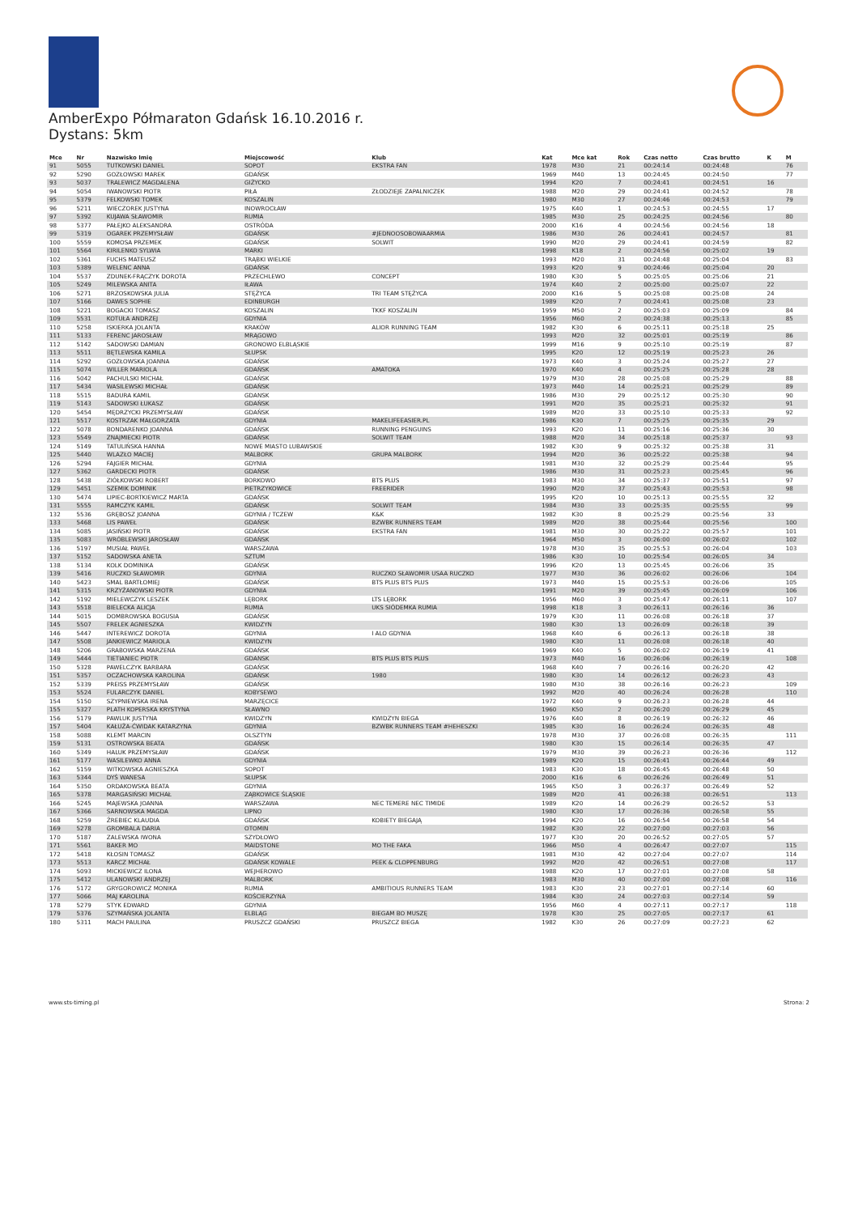AmberExpo Półmaraton Gdańsk 16.10.2016 r.
Dystans: 5km
| Mce | Nr | Nazwisko Imię | Miejscowość | Klub | Kat | Mce kat | Rok | Czas netto | Czas brutto | K | M |
| --- | --- | --- | --- | --- | --- | --- | --- | --- | --- | --- | --- |
| 91 | 5055 | TUTKOWSKI DANIEL | SOPOT | EKSTRA FAN | 1978 | M30 | 21 | 00:24:14 | 00:24:48 | | 76 |
| 92 | 5290 | GOZŁOWSKI MAREK | GDAŃSK | | 1969 | M40 | 13 | 00:24:45 | 00:24:50 | | 77 |
| 93 | 5037 | TRALEWICZ MAGDALENA | GIŻYCKO | | 1994 | K20 | 7 | 00:24:41 | 00:24:51 | 16 | |
| 94 | 5054 | IWANOWSKI PIOTR | PIŁA | ZŁODZIEJE ZAPALNICZEK | 1988 | M20 | 29 | 00:24:41 | 00:24:52 | | 78 |
| 95 | 5379 | FELKOWSKI TOMEK | KOSZALIN | | 1980 | M30 | 27 | 00:24:46 | 00:24:53 | | 79 |
| 96 | 5211 | WIECZOREK JUSTYNA | INOWROCŁAW | | 1975 | K40 | 1 | 00:24:53 | 00:24:55 | 17 | |
| 97 | 5392 | KUJAWA SŁAWOMIR | RUMIA | | 1985 | M30 | 25 | 00:24:25 | 00:24:56 | | 80 |
| 98 | 5377 | PAŁEJKO ALEKSANDRA | OSTRÓDA | | 2000 | K16 | 4 | 00:24:56 | 00:24:56 | 18 | |
| 99 | 5319 | OGAREK PRZEMYSŁAW | GDAŃSK | #JEDNOOSOBOWAARMIA | 1986 | M30 | 26 | 00:24:41 | 00:24:57 | | 81 |
| 100 | 5559 | KOMOSA PRZEMEK | GDAŃSK | SOLWIT | 1990 | M20 | 29 | 00:24:41 | 00:24:59 | | 82 |
| 101 | 5564 | KIRILENKO SYLWIA | MARKI | | 1998 | K18 | 2 | 00:24:56 | 00:25:02 | 19 | |
| 102 | 5361 | FUCHS MATEUSZ | TRĄBKI WIELKIE | | 1993 | M20 | 31 | 00:24:48 | 00:25:04 | | 83 |
| 103 | 5389 | WELENC ANNA | GDAŃSK | | 1993 | K20 | 9 | 00:24:46 | 00:25:04 | 20 | |
| 104 | 5537 | ZDUNEK-FRĄCZYK DOROTA | PRZECHLEWO | CONCEPT | 1980 | K30 | 5 | 00:25:05 | 00:25:06 | 21 | |
| 105 | 5249 | MILEWSKA ANITA | IŁAWA | | 1974 | K40 | 2 | 00:25:00 | 00:25:07 | 22 | |
| 106 | 5271 | BRZOSKOWSKA JULIA | STĘŻYCA | TRI TEAM STĘŻYCA | 2000 | K16 | 5 | 00:25:08 | 00:25:08 | 24 | |
| 107 | 5166 | DAWES SOPHIE | EDINBURGH | | 1989 | K20 | 7 | 00:24:41 | 00:25:08 | 23 | |
| 108 | 5221 | BOGACKI TOMASZ | KOSZALIN | TKKF KOSZALIN | 1959 | M50 | 2 | 00:25:03 | 00:25:09 | | 84 |
| 109 | 5531 | KOTUŁA ANDRZEJ | GDYNIA | | 1956 | M60 | 2 | 00:24:38 | 00:25:13 | | 85 |
| 110 | 5258 | ISKIERKA JOLANTA | KRAKÓW | ALIOR RUNNING TEAM | 1982 | K30 | 6 | 00:25:11 | 00:25:18 | 25 | |
| 111 | 5133 | FERENC JAROSŁAW | MRĄGOWO | | 1993 | M20 | 32 | 00:25:01 | 00:25:19 | | 86 |
| 112 | 5142 | SADOWSKI DAMIAN | GRONOWO ELBLĄSKIE | | 1999 | M16 | 9 | 00:25:10 | 00:25:19 | | 87 |
| 113 | 5511 | BĘTLEWSKA KAMILA | SŁUPSK | | 1995 | K20 | 12 | 00:25:19 | 00:25:23 | 26 | |
| 114 | 5292 | GOZŁOWSKA JOANNA | GDAŃSK | | 1973 | K40 | 3 | 00:25:24 | 00:25:27 | 27 | |
| 115 | 5074 | WILLER MARIOLA | GDAŃSK | AMATOKA | 1970 | K40 | 4 | 00:25:25 | 00:25:28 | 28 | |
| 116 | 5042 | PACHULSKI MICHAŁ | GDAŃSK | | 1979 | M30 | 28 | 00:25:08 | 00:25:29 | | 88 |
| 117 | 5434 | WASILEWSKI MICHAŁ | GDAŃSK | | 1973 | M40 | 14 | 00:25:21 | 00:25:29 | | 89 |
| 118 | 5515 | BADURA KAMIL | GDANSK | | 1986 | M30 | 29 | 00:25:12 | 00:25:30 | | 90 |
| 119 | 5143 | SADOWSKI ŁUKASZ | GDAŃSK | | 1991 | M20 | 35 | 00:25:21 | 00:25:32 | | 91 |
| 120 | 5454 | MĘDRZYCKI PRZEMYSŁAW | GDAŃSK | | 1989 | M20 | 33 | 00:25:10 | 00:25:33 | | 92 |
| 121 | 5517 | KOSTRZAK MAŁGORZATA | GDYNIA | MAKELIFEEASIER.PL | 1986 | K30 | 7 | 00:25:25 | 00:25:35 | 29 | |
| 122 | 5078 | BONDARENKO JOANNA | GDAŃSK | RUNNING PENGUINS | 1993 | K20 | 11 | 00:25:16 | 00:25:36 | 30 | |
| 123 | 5549 | ZNAJMIECKI PIOTR | GDAŃSK | SOLWIT TEAM | 1988 | M20 | 34 | 00:25:18 | 00:25:37 | | 93 |
| 124 | 5149 | TATULIŃSKA HANNA | NOWE MIASTO LUBAWSKIE | | 1982 | K30 | 9 | 00:25:32 | 00:25:38 | 31 | |
| 125 | 5440 | WLAZŁO MACIEJ | MALBORK | GRUPA MALBORK | 1994 | M20 | 36 | 00:25:22 | 00:25:38 | | 94 |
| 126 | 5294 | FAJGIER MICHAŁ | GDYNIA | | 1981 | M30 | 32 | 00:25:29 | 00:25:44 | | 95 |
| 127 | 5362 | GARDECKI PIOTR | GDAŃSK | | 1986 | M30 | 31 | 00:25:23 | 00:25:45 | | 96 |
| 128 | 5438 | ZIÓŁKOWSKI ROBERT | BORKOWO | BTS PLUS | 1983 | M30 | 34 | 00:25:37 | 00:25:51 | | 97 |
| 129 | 5451 | SZEMIK DOMINIK | PIETRZYKOWICE | FREERIDER | 1990 | M20 | 37 | 00:25:43 | 00:25:53 | | 98 |
| 130 | 5474 | LIPIEC-BORTKIEWICZ MARTA | GDAŃSK | | 1995 | K20 | 10 | 00:25:13 | 00:25:55 | 32 | |
| 131 | 5555 | RAMCZYK KAMIL | GDAŃSK | SOLWIT TEAM | 1984 | M30 | 33 | 00:25:35 | 00:25:55 | | 99 |
| 132 | 5536 | GRĘBOSZ JOANNA | GDYNIA / TCZEW | K&K | 1982 | K30 | 8 | 00:25:29 | 00:25:56 | 33 | |
| 133 | 5468 | LIS PAWEŁ | GDAŃSK | BZWBK RUNNERS TEAM | 1989 | M20 | 38 | 00:25:44 | 00:25:56 | | 100 |
| 134 | 5085 | JASIŃSKI PIOTR | GDAŃSK | EKSTRA FAN | 1981 | M30 | 30 | 00:25:22 | 00:25:57 | | 101 |
| 135 | 5083 | WRÓBLEWSKI JAROSŁAW | GDAŃSK | | 1964 | M50 | 3 | 00:26:00 | 00:26:02 | | 102 |
| 136 | 5197 | MUSIAŁ PAWEŁ | WARSZAWA | | 1978 | M30 | 35 | 00:25:53 | 00:26:04 | | 103 |
| 137 | 5152 | SADOWSKA ANETA | SZTUM | | 1986 | K30 | 10 | 00:25:54 | 00:26:05 | 34 | |
| 138 | 5134 | KOLK DOMINIKA | GDAŃSK | | 1996 | K20 | 13 | 00:25:45 | 00:26:06 | 35 | |
| 139 | 5416 | RUCZKO SŁAWOMIR | GDYNIA | RUCZKO SŁAWOMIR USAA RUCZKO | 1977 | M30 | 36 | 00:26:02 | 00:26:06 | | 104 |
| 140 | 5423 | SMAL BARTŁOMIEJ | GDAŃSK | BTS PLUS BTS PLUS | 1973 | M40 | 15 | 00:25:53 | 00:26:06 | | 105 |
| 141 | 5315 | KRZYŻANOWSKI PIOTR | GDYNIA | | 1991 | M20 | 39 | 00:25:45 | 00:26:09 | | 106 |
| 142 | 5192 | MIELEWCZYK LESZEK | LĘBORK | LTS LĘBORK | 1956 | M60 | 3 | 00:25:47 | 00:26:11 | | 107 |
| 143 | 5518 | BIELECKA ALICJA | RUMIA | UKS SIÓDEMKA RUMIA | 1998 | K18 | 3 | 00:26:11 | 00:26:16 | 36 | |
| 144 | 5015 | DOMBROWSKA BOGUSIA | GDAŃSK | | 1979 | K30 | 11 | 00:26:08 | 00:26:18 | 37 | |
| 145 | 5507 | FRELEK AGNIESZKA | KWIDZYN | | 1980 | K30 | 13 | 00:26:09 | 00:26:18 | 39 | |
| 146 | 5447 | INTEREWICZ DOROTA | GDYNIA | I ALO GDYNIA | 1968 | K40 | 6 | 00:26:13 | 00:26:18 | 38 | |
| 147 | 5508 | JANKIEWICZ MARIOLA | KWIDZYN | | 1980 | K30 | 11 | 00:26:08 | 00:26:18 | 40 | |
| 148 | 5206 | GRABOWSKA MARZENA | GDAŃSK | | 1969 | K40 | 5 | 00:26:02 | 00:26:19 | 41 | |
| 149 | 5444 | TIETIANIEC PIOTR | GDANSK | BTS PLUS BTS PLUS | 1973 | M40 | 16 | 00:26:06 | 00:26:19 | | 108 |
| 150 | 5328 | PAWELCZYK BARBARA | GDAŃSK | | 1968 | K40 | 7 | 00:26:16 | 00:26:20 | 42 | |
| 151 | 5357 | OCZACHOWSKA KAROLINA | GDAŃSK | 1980 | 1980 | K30 | 14 | 00:26:12 | 00:26:23 | 43 | |
| 152 | 5339 | PREISS PRZEMYSŁAW | GDAŃSK | | 1980 | M30 | 38 | 00:26:16 | 00:26:23 | | 109 |
| 153 | 5524 | FULARCZYK DANIEL | KOBYSEWO | | 1992 | M20 | 40 | 00:26:24 | 00:26:28 | | 110 |
| 154 | 5150 | SZYPNIEWSKA IRENA | MARZĘCICE | | 1972 | K40 | 9 | 00:26:23 | 00:26:28 | 44 | |
| 155 | 5327 | PLATH KOPERSKA KRYSTYNA | SŁAWNO | | 1960 | K50 | 2 | 00:26:20 | 00:26:29 | 45 | |
| 156 | 5179 | PAWLUK JUSTYNA | KWIDZYN | KWIDZYN BIEGA | 1976 | K40 | 8 | 00:26:19 | 00:26:32 | 46 | |
| 157 | 5404 | KAŁUŻA-ĆWIDAK KATARZYNA | GDYNIA | BZWBK RUNNERS TEAM #HEHESZKI | 1985 | K30 | 16 | 00:26:24 | 00:26:35 | 48 | |
| 158 | 5088 | KLEMT MARCIN | OLSZTYN | | 1978 | M30 | 37 | 00:26:08 | 00:26:35 | | 111 |
| 159 | 5131 | OSTROWSKA BEATA | GDAŃSK | | 1980 | K30 | 15 | 00:26:14 | 00:26:35 | 47 | |
| 160 | 5349 | HALUK PRZEMYSŁAW | GDAŃSK | | 1979 | M30 | 39 | 00:26:23 | 00:26:36 | | 112 |
| 161 | 5177 | WASILEWKO ANNA | GDYNIA | | 1989 | K20 | 15 | 00:26:41 | 00:26:44 | 49 | |
| 162 | 5159 | WITKOWSKA AGNIESZKA | SOPOT | | 1983 | K30 | 18 | 00:26:45 | 00:26:48 | 50 | |
| 163 | 5344 | DYŚ WANESA | SŁUPSK | | 2000 | K16 | 6 | 00:26:26 | 00:26:49 | 51 | |
| 164 | 5350 | ORDAKOWSKA BEATA | GDYNIA | | 1965 | K50 | 3 | 00:26:37 | 00:26:49 | 52 | |
| 165 | 5378 | MARGASIŃSKI MICHAŁ | ZĄBKOWICE ŚLĄSKIE | | 1989 | M20 | 41 | 00:26:38 | 00:26:51 | | 113 |
| 166 | 5245 | MAJEWSKA JOANNA | WARSZAWA | NEC TEMERE NEC TIMIDE | 1989 | K20 | 14 | 00:26:29 | 00:26:52 | 53 | |
| 167 | 5366 | SARNOWSKA MAGDA | LIPNO | | 1980 | K30 | 17 | 00:26:36 | 00:26:58 | 55 | |
| 168 | 5259 | ŹREBIEC KLAUDIA | GDAŃSK | KOBIETY BIEGAJĄ | 1994 | K20 | 16 | 00:26:54 | 00:26:58 | 54 | |
| 169 | 5278 | GROMBALA DARIA | OTOMIN | | 1982 | K30 | 22 | 00:27:00 | 00:27:03 | 56 | |
| 170 | 5187 | ZALEWSKA IWONA | SZYDŁOWO | | 1977 | K30 | 20 | 00:26:52 | 00:27:05 | 57 | |
| 171 | 5561 | BAKER MO | MAIDSTONE | MO THE FAKA | 1966 | M50 | 4 | 00:26:47 | 00:27:07 | | 115 |
| 172 | 5418 | KŁOSIN TOMASZ | GDAŃSK | | 1981 | M30 | 42 | 00:27:04 | 00:27:07 | | 114 |
| 173 | 5513 | KARCZ MICHAŁ | GDAŃSK KOWALE | PEEK & CLOPPENBURG | 1992 | M20 | 42 | 00:26:51 | 00:27:08 | | 117 |
| 174 | 5093 | MICKIEWICZ ILONA | WEJHEROWO | | 1988 | K20 | 17 | 00:27:01 | 00:27:08 | 58 | |
| 175 | 5412 | ULANOWSKI ANDRZEJ | MALBORK | | 1983 | M30 | 40 | 00:27:00 | 00:27:08 | | 116 |
| 176 | 5172 | GRYGOROWICZ MONIKA | RUMIA | AMBITIOUS RUNNERS TEAM | 1983 | K30 | 23 | 00:27:01 | 00:27:14 | 60 | |
| 177 | 5066 | MAJ KAROLINA | KOŚCIERZYNA | | 1984 | K30 | 24 | 00:27:03 | 00:27:14 | 59 | |
| 178 | 5279 | STYK EDWARD | GDYNIA | | 1956 | M60 | 4 | 00:27:11 | 00:27:17 | | 118 |
| 179 | 5376 | SZYMAŃSKA JOLANTA | ELBLĄG | BIEGAM BO MUSZĘ | 1978 | K30 | 25 | 00:27:05 | 00:27:17 | 61 | |
| 180 | 5311 | MACH PAULINA | PRUSZCZ GDAŃSKI | PRUSZCZ BIEGA | 1982 | K30 | 26 | 00:27:09 | 00:27:23 | 62 | |
www.sts-timing.pl Strona: 2